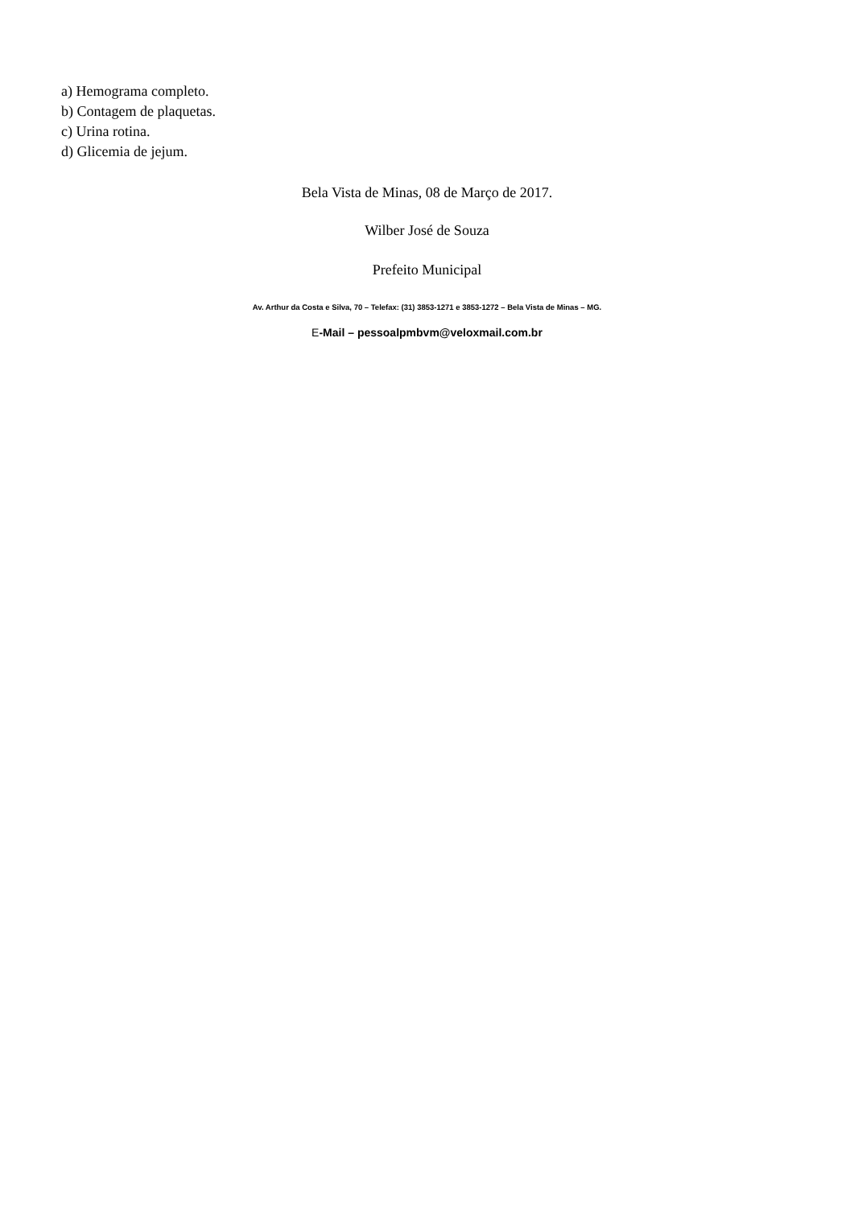a) Hemograma completo.
b) Contagem de plaquetas.
c) Urina rotina.
d) Glicemia de jejum.
Bela Vista de Minas, 08 de Março de 2017.
Wilber José de Souza
Prefeito Municipal
Av. Arthur da Costa e Silva, 70 – Telefax: (31) 3853-1271 e 3853-1272 – Bela Vista de Minas – MG.
E-Mail – pessoalpmbvm@veloxmail.com.br